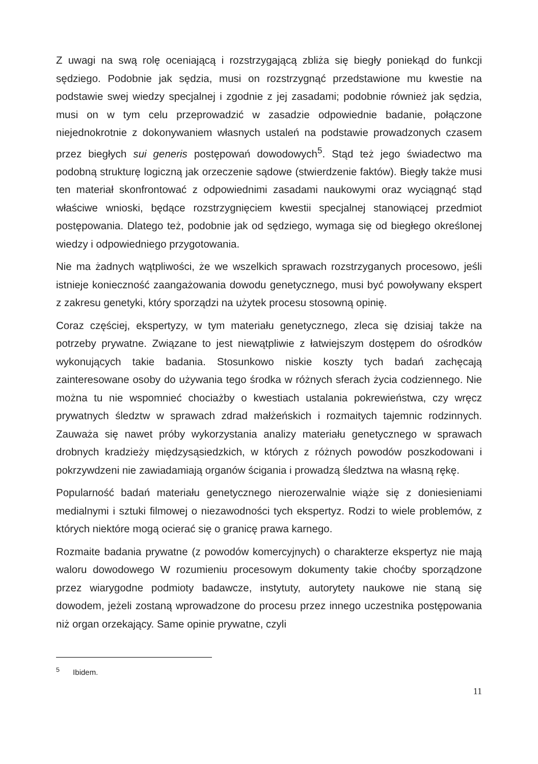Z uwagi na swą rolę oceniającą i rozstrzygającą zbliża się biegły poniekąd do funkcji sędziego. Podobnie jak sędzia, musi on rozstrzygnąć przedstawione mu kwestie na podstawie swej wiedzy specjalnej i zgodnie z jej zasadami; podobnie również jak sędzia, musi on w tym celu przeprowadzić w zasadzie odpowiednie badanie, połączone niejednokrotnie z dokonywaniem własnych ustaleń na podstawie prowadzonych czasem przez biegłych sui generis postępowań dowodowych<sup>5</sup>. Stąd też jego świadectwo ma podobną strukturę logiczną jak orzeczenie sądowe (stwierdzenie faktów). Biegły także musi ten materiał skonfrontować z odpowiednimi zasadami naukowymi oraz wyciągnąć stąd właściwe wnioski, będące rozstrzygnięciem kwestii specjalnej stanowiącej przedmiot postępowania. Dlatego też, podobnie jak od sędziego, wymaga się od biegłego określonej wiedzy i odpowiedniego przygotowania.
Nie ma żadnych wątpliwości, że we wszelkich sprawach rozstrzyganych procesowo, jeśli istnieje konieczność zaangażowania dowodu genetycznego, musi być powoływany ekspert z zakresu genetyki, który sporządzi na użytek procesu stosowną opinię.
Coraz częściej, ekspertyzy, w tym materiału genetycznego, zleca się dzisiaj także na potrzeby prywatne. Związane to jest niewątpliwie z łatwiejszym dostępem do ośrodków wykonujących takie badania. Stosunkowo niskie koszty tych badań zachęcają zainteresowane osoby do używania tego środka w różnych sferach życia codziennego. Nie można tu nie wspomnieć chociażby o kwestiach ustalania pokrewieństwa, czy wręcz prywatnych śledztw w sprawach zdrad małżeńskich i rozmaitych tajemnic rodzinnych. Zauważa się nawet próby wykorzystania analizy materiału genetycznego w sprawach drobnych kradzieży międzysąsiedzkich, w których z różnych powodów poszkodowani i pokrzywdzeni nie zawiadamiają organów ścigania i prowadzą śledztwa na własną rękę.
Popularność badań materiału genetycznego nierozerwalnie wiąże się z doniesieniami medialnymi i sztuki filmowej o niezawodności tych ekspertyz. Rodzi to wiele problemów, z których niektóre mogą ocierać się o granicę prawa karnego.
Rozmaite badania prywatne (z powodów komercyjnych) o charakterze ekspertyz nie mają waloru dowodowego W rozumieniu procesowym dokumenty takie choćby sporządzone przez wiarygodne podmioty badawcze, instytuty, autorytety naukowe nie staną się dowodem, jeżeli zostaną wprowadzone do procesu przez innego uczestnika postępowania niż organ orzekający. Same opinie prywatne, czyli
<sup>5</sup> Ibidem.
11